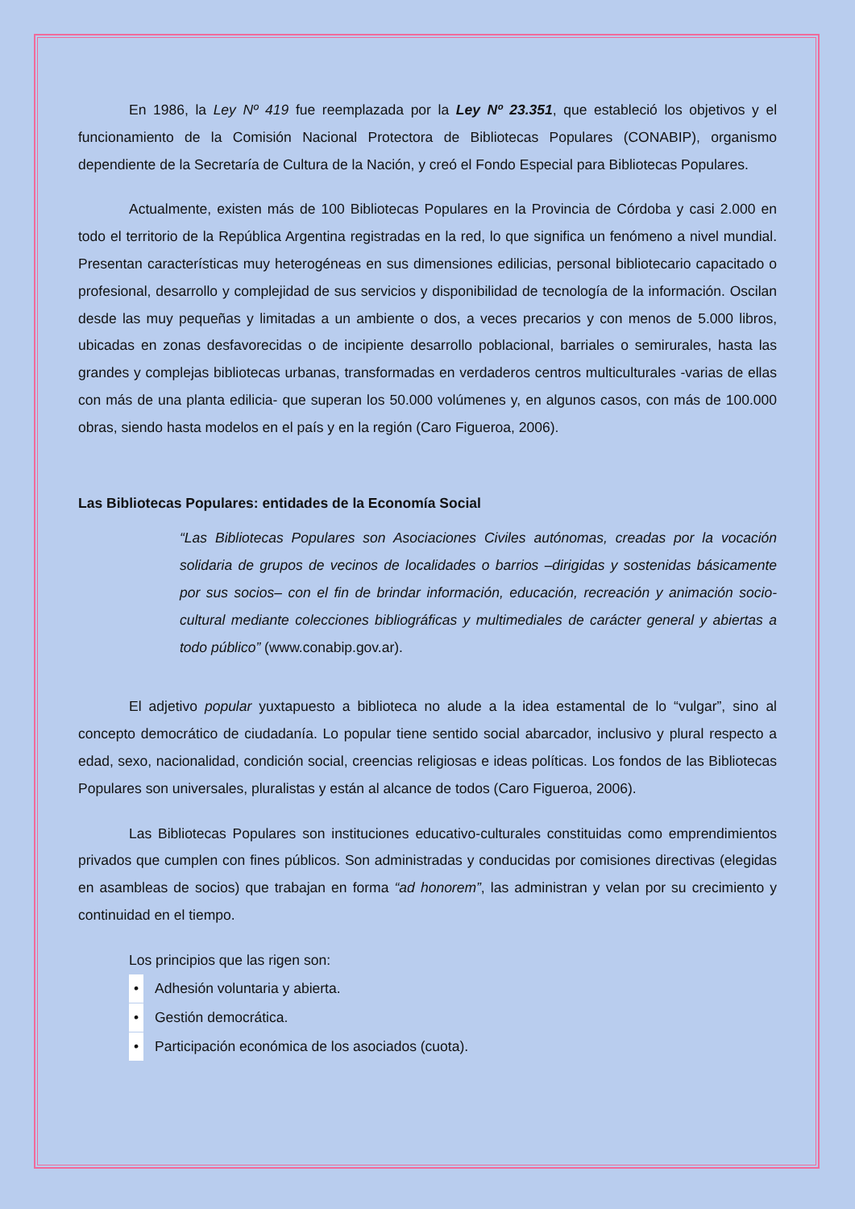En 1986, la Ley Nº 419 fue reemplazada por la Ley Nº 23.351, que estableció los objetivos y el funcionamiento de la Comisión Nacional Protectora de Bibliotecas Populares (CONABIP), organismo dependiente de la Secretaría de Cultura de la Nación, y creó el Fondo Especial para Bibliotecas Populares.
Actualmente, existen más de 100 Bibliotecas Populares en la Provincia de Córdoba y casi 2.000 en todo el territorio de la República Argentina registradas en la red, lo que significa un fenómeno a nivel mundial. Presentan características muy heterogéneas en sus dimensiones edilicias, personal bibliotecario capacitado o profesional, desarrollo y complejidad de sus servicios y disponibilidad de tecnología de la información. Oscilan desde las muy pequeñas y limitadas a un ambiente o dos, a veces precarios y con menos de 5.000 libros, ubicadas en zonas desfavorecidas o de incipiente desarrollo poblacional, barriales o semirurales, hasta las grandes y complejas bibliotecas urbanas, transformadas en verdaderos centros multiculturales -varias de ellas con más de una planta edilicia- que superan los 50.000 volúmenes y, en algunos casos, con más de 100.000 obras, siendo hasta modelos en el país y en la región (Caro Figueroa, 2006).
Las Bibliotecas Populares: entidades de la Economía Social
“Las Bibliotecas Populares son Asociaciones Civiles autónomas, creadas por la vocación solidaria de grupos de vecinos de localidades o barrios –dirigidas y sostenidas básicamente por sus socios– con el fin de brindar información, educación, recreación y animación socio-cultural mediante colecciones bibliográficas y multimediales de carácter general y abiertas a todo público” (www.conabip.gov.ar).
El adjetivo popular yuxtapuesto a biblioteca no alude a la idea estamental de lo “vulgar”, sino al concepto democrático de ciudadanía. Lo popular tiene sentido social abarcador, inclusivo y plural respecto a edad, sexo, nacionalidad, condición social, creencias religiosas e ideas políticas. Los fondos de las Bibliotecas Populares son universales, pluralistas y están al alcance de todos (Caro Figueroa, 2006).
Las Bibliotecas Populares son instituciones educativo-culturales constituidas como emprendimientos privados que cumplen con fines públicos. Son administradas y conducidas por comisiones directivas (elegidas en asambleas de socios) que trabajan en forma “ad honorem”, las administran y velan por su crecimiento y continuidad en el tiempo.
Los principios que las rigen son:
• Adhesión voluntaria y abierta.
• Gestión democrática.
• Participación económica de los asociados (cuota).